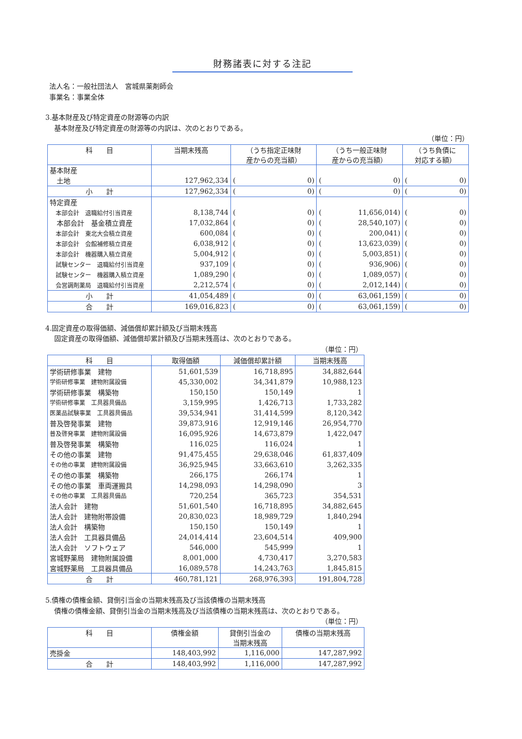財務諸表に対する注記
法人名：一般社団法人　宮城県薬剤師会
事業名：事業全体
3.基本財産及び特定資産の財源等の内訳
基本財産及び特定資産の財源等の内訳は、次のとおりである。
（単位：円）
| 科 目 | 当期末残高 | （うち指定正味財 産からの充当額） | （うち一般正味財 産からの充当額） | （うち負債に 対応する額） |
| --- | --- | --- | --- | --- |
| 基本財産 | | | | |
| 土地 | 127,962,334 | ( 0) | ( 0) | ( 0) |
| 小 計 | 127,962,334 | ( 0) | ( 0) | ( 0) |
| 特定資産 | | | | |
| 本部会計 退職給付引当資産 | 8,138,744 | ( 0) | ( 11,656,014) | ( 0) |
| 本部会計 基金積立資産 | 17,032,864 | ( 0) | ( 28,540,107) | ( 0) |
| 本部会計 東北大会積立資産 | 600,084 | ( 0) | ( 200,041) | ( 0) |
| 本部会計 会館補修積立資産 | 6,038,912 | ( 0) | ( 13,623,039) | ( 0) |
| 本部会計 機器購入積立資産 | 5,004,912 | ( 0) | ( 5,003,851) | ( 0) |
| 試験センター 退職給付引当資産 | 937,109 | ( 0) | ( 936,906) | ( 0) |
| 試験センター 機器購入積立資産 | 1,089,290 | ( 0) | ( 1,089,057) | ( 0) |
| 会営調剤薬局 退職給付引当資産 | 2,212,574 | ( 0) | ( 2,012,144) | ( 0) |
| 小 計 | 41,054,489 | ( 0) | ( 63,061,159) | ( 0) |
| 合 計 | 169,016,823 | ( 0) | ( 63,061,159) | ( 0) |
4.固定資産の取得価額、減価償却累計額及び当期末残高
固定資産の取得価額、減価償却累計額及び当期末残高は、次のとおりである。
（単位：円）
| 科 目 | 取得価額 | 減価償却累計額 | 当期末残高 |
| --- | --- | --- | --- |
| 学術研修事業 建物 | 51,601,539 | 16,718,895 | 34,882,644 |
| 学術研修事業 建物附属設備 | 45,330,002 | 34,341,879 | 10,988,123 |
| 学術研修事業 構築物 | 150,150 | 150,149 | 1 |
| 学術研修事業 工具器具備品 | 3,159,995 | 1,426,713 | 1,733,282 |
| 医薬品試験事業 工具器具備品 | 39,534,941 | 31,414,599 | 8,120,342 |
| 普及啓発事業 建物 | 39,873,916 | 12,919,146 | 26,954,770 |
| 普及啓発事業 建物附属設備 | 16,095,926 | 14,673,879 | 1,422,047 |
| 普及啓発事業 構築物 | 116,025 | 116,024 | 1 |
| その他の事業 建物 | 91,475,455 | 29,638,046 | 61,837,409 |
| その他の事業 建物附属設備 | 36,925,945 | 33,663,610 | 3,262,335 |
| その他の事業 構築物 | 266,175 | 266,174 | 1 |
| その他の事業 車両運搬具 | 14,298,093 | 14,298,090 | 3 |
| その他の事業 工具器具備品 | 720,254 | 365,723 | 354,531 |
| 法人会計 建物 | 51,601,540 | 16,718,895 | 34,882,645 |
| 法人会計 建物附帯設備 | 20,830,023 | 18,989,729 | 1,840,294 |
| 法人会計 構築物 | 150,150 | 150,149 | 1 |
| 法人会計 工具器具備品 | 24,014,414 | 23,604,514 | 409,900 |
| 法人会計 ソフトウェア | 546,000 | 545,999 | 1 |
| 宮城野薬局 建物附属設備 | 8,001,000 | 4,730,417 | 3,270,583 |
| 宮城野薬局 工具器具備品 | 16,089,578 | 14,243,763 | 1,845,815 |
| 合 計 | 460,781,121 | 268,976,393 | 191,804,728 |
5.債権の債権金額、貸倒引当金の当期末残高及び当該債権の当期末残高
債権の債権金額、貸倒引当金の当期末残高及び当該債権の当期末残高は、次のとおりである。
（単位：円）
| 科 目 | 債権金額 | 貸倒引当金の 当期末残高 | 債権の当期末残高 |
| --- | --- | --- | --- |
| 売掛金 | 148,403,992 | 1,116,000 | 147,287,992 |
| 合 計 | 148,403,992 | 1,116,000 | 147,287,992 |